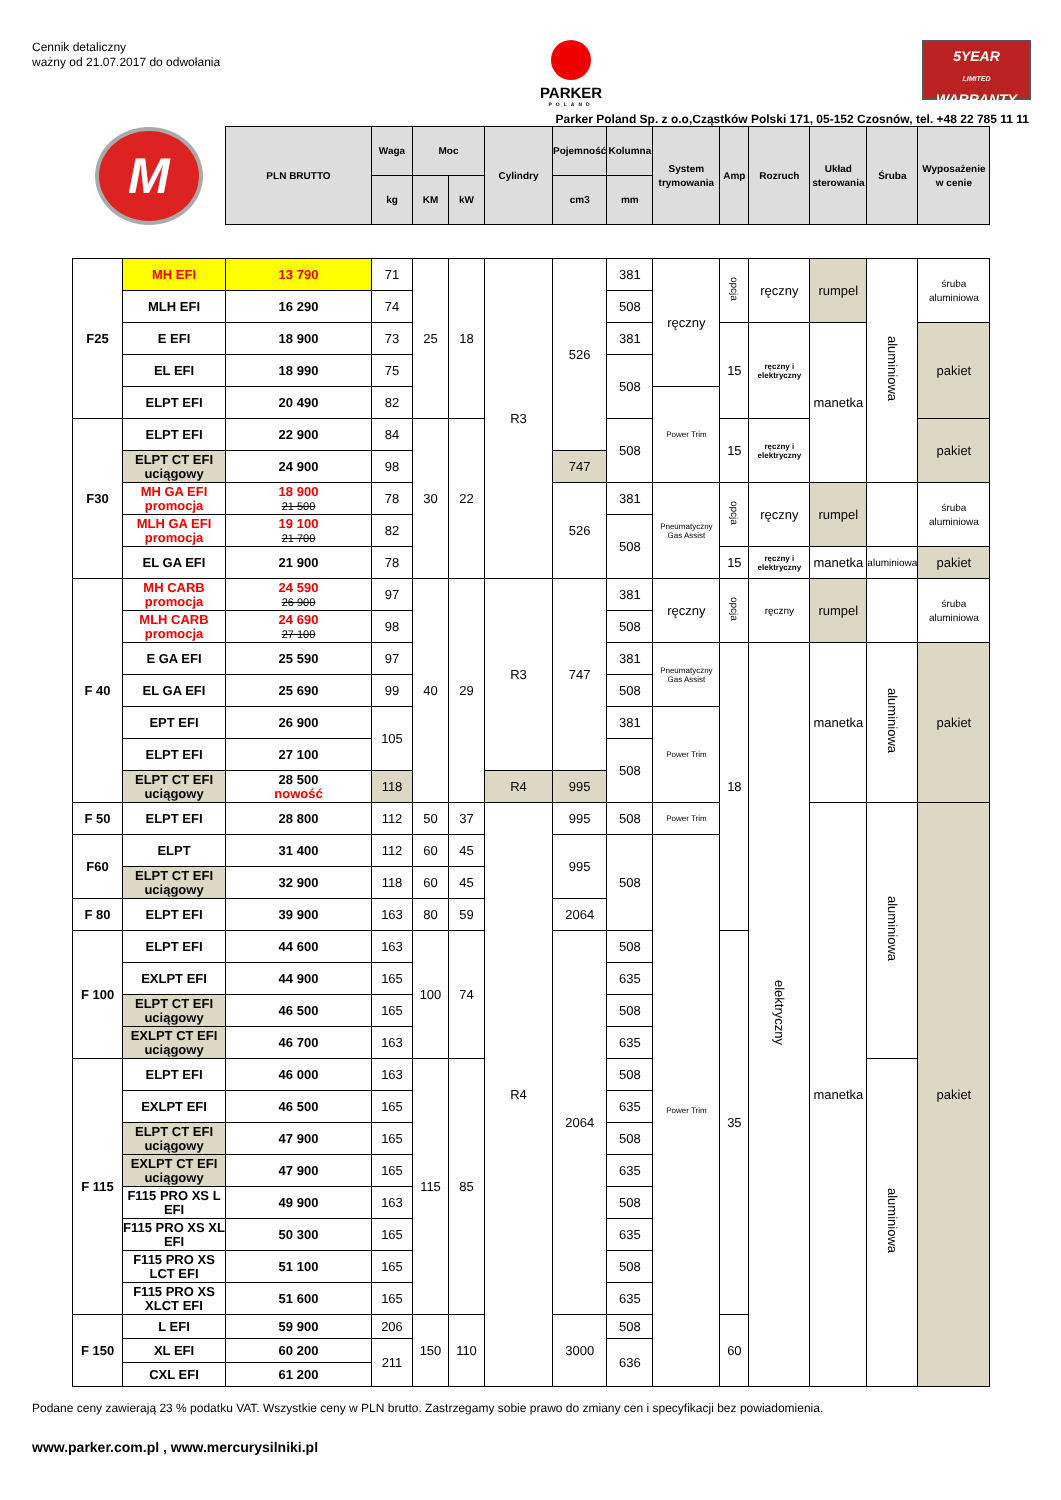Cennik detaliczny
ważny od 21.07.2017 do odwołania
PARKER
POLAND
5YEAR
LIMITED WARRANTY
Parker Poland Sp. z o.o,Cząstków Polski 171, 05-152 Czosnów, tel. +48 22 785 11 11
| M | | PLN BRUTTO | Waga | Moc | | Cylindry | Pojemność | Kolumna | System trymowania | Amp | Rozruch | Układ sterowania | Śruba | Wyposażenie w cenie |
| --- | --- | --- | --- | --- | --- | --- | --- | --- | --- | --- | --- | --- | --- | --- |
| | | | kg | KM | kW | | cm3 | mm | | | | | | |
| F25 | MH EFI | 13 790 | 71 | 25 | 18 | R3 | 526 | 381 | ręczny | opcja | ręczny | rumpel | aluminiowa | śruba aluminiowa |
| | MLH EFI | 16 290 | 74 | | | | | 508 | | | | | | |
| | E EFI | 18 900 | 73 | | | | | 381 | | 15 | ręczny i elektryczny | manetka | | pakiet |
| | EL EFI | 18 990 | 75 | | | | | 508 | | | | | | |
| | ELPT EFI | 20 490 | 82 | | | | | | Power Trim | | | | | |
| F30 | ELPT EFI | 22 900 | 84 | 30 | 22 | | | 508 | | 15 | ręczny i elektryczny | | | pakiet |
| | ELPT CT EFI uciągowy | 24 900 | 98 | | | | 747 | | | | | | | |
| | MH GA EFI promocja | 18 900 21 500 | 78 | | | | 526 | 381 | Pneumatyczny Gas Assist | opcja | ręczny | rumpel | | śruba aluminiowa |
| | MLH GA EFI promocja | 19 100 21 700 | 82 | | | | | 508 | | | | | | |
| | EL GA EFI | 21 900 | 78 | | | | | | | 15 | ręczny i elektryczny | manetka | aluminiowa | pakiet |
| F 40 | MH CARB promocja | 24 590 26 900 | 97 | 40 | 29 | R3 | 747 | 381 | ręczny | opcja | ręczny | rumpel | | śruba aluminiowa |
| | MLH CARB promocja | 24 690 27 100 | 98 | | | | | 508 | | | | | | |
| | E GA EFI | 25 590 | 97 | | | | | 381 | Pneumatyczny Gas Assist | 18 | elektryczny | manetka | aluminiowa | pakiet |
| | EL GA EFI | 25 690 | 99 | | | | | 508 | | | | | | |
| | EPT EFI | 26 900 | 105 | | | | | 381 | Power Trim | | | | | |
| | ELPT EFI | 27 100 | | | | | | 508 | | | | | | |
| | ELPT CT EFI uciągowy | 28 500 nowość | 118 | | | R4 | 995 | | | | | | | |
| F 50 | ELPT EFI | 28 800 | 112 | 50 | 37 | R4 | 995 | 508 | Power Trim | | | manetka | aluminiowa | pakiet |
| F60 | ELPT | 31 400 | 112 | 60 | 45 | | 995 | 508 | Power Trim | | | | | |
| | ELPT CT EFI uciągowy | 32 900 | 118 | 60 | 45 | | | | | | | | | |
| F 80 | ELPT EFI | 39 900 | 163 | 80 | 59 | | 2064 | | | | | | | |
| F 100 | ELPT EFI | 44 600 | 163 | 100 | 74 | | 2064 | 508 | | 35 | | | | |
| | EXLPT EFI | 44 900 | 165 | | | | | 635 | | | | | | |
| | ELPT CT EFI uciągowy | 46 500 | 165 | | | | | 508 | | | | | | |
| | EXLPT CT EFI uciągowy | 46 700 | 163 | | | | | 635 | | | | | | |
| F 115 | ELPT EFI | 46 000 | 163 | 115 | 85 | | | 508 | | | | | aluminiowa | |
| | EXLPT EFI | 46 500 | 165 | | | | | 635 | | | | | | |
| | ELPT CT EFI uciągowy | 47 900 | 165 | | | | | 508 | | | | | | |
| | EXLPT CT EFI uciągowy | 47 900 | 165 | | | | | 635 | | | | | | |
| | F115 PRO XS L EFI | 49 900 | 163 | | | | | 508 | | | | | | |
| | F115 PRO XS XL EFI | 50 300 | 165 | | | | | 635 | | | | | | |
| | F115 PRO XS LCT EFI | 51 100 | 165 | | | | | 508 | | | | | | |
| | F115 PRO XS XLCT EFI | 51 600 | 165 | | | | | 635 | | | | | | |
| F 150 | L EFI | 59 900 | 206 | 150 | 110 | | 3000 | 508 | | 60 | | | | |
| | XL EFI | 60 200 | 211 | | | | | 636 | | | | | | |
| | CXL EFI | 61 200 | | | | | | | | | | | | |
Podane ceny zawierają 23 % podatku VAT. Wszystkie ceny w PLN brutto. Zastrzegamy sobie prawo do zmiany cen i specyfikacji bez powiadomienia.
www.parker.com.pl , www.mercurysilniki.pl